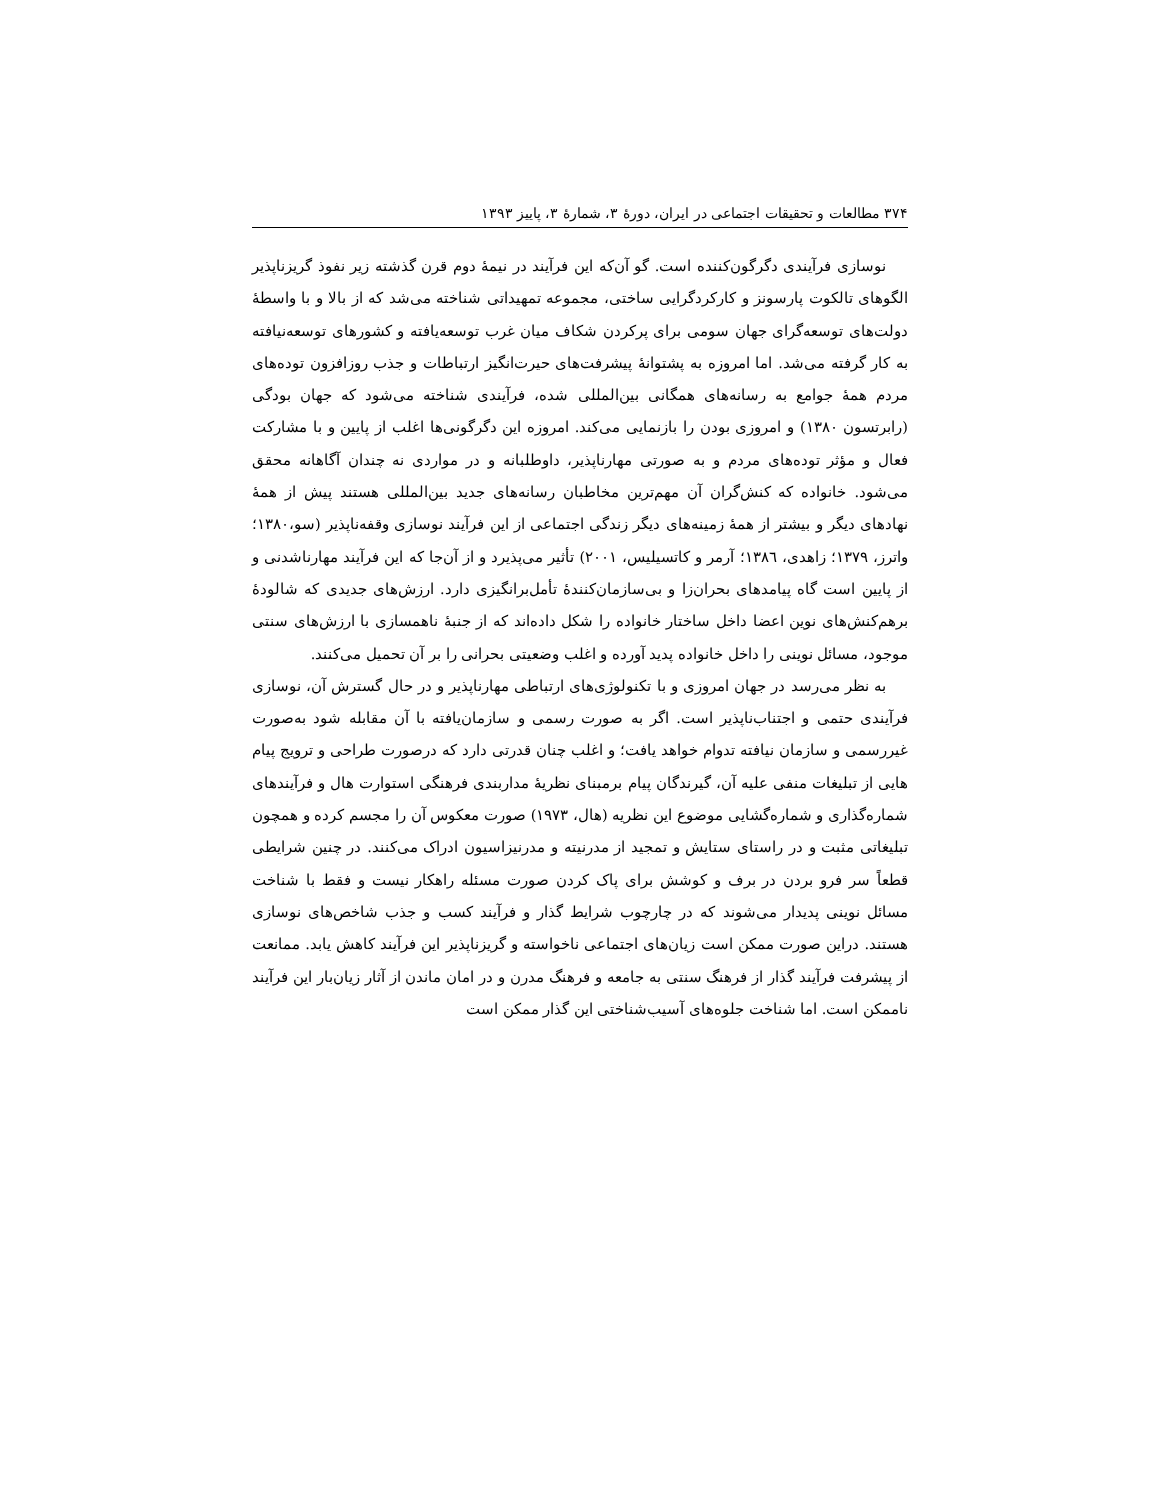۳۷۴ مطالعات و تحقیقات اجتماعی در ایران، دورهٔ ۳، شمارهٔ ۳، پاییز ۱۳۹۳
نوسازی فرآیندی دگرگون‌کننده است. گو آن‌که این فرآیند در نیمهٔ دوم قرن گذشته زیر نفوذ گریزناپذیر الگوهای تالکوت پارسونز و کارکردگرایی ساختی، مجموعه تمهیداتی شناخته می‌شد که از بالا و با واسطهٔ دولت‌های توسعه‌گرای جهان سومی برای پرکردن شکاف میان غرب توسعه‌یافته و کشورهای توسعه‌نیافته به کار گرفته می‌شد. اما امروزه به پشتوانهٔ پیشرفت‌های حیرت‌انگیز ارتباطات و جذب روزافزون توده‌های مردم همهٔ جوامع به رسانه‌های همگانی بین‌المللی شده، فرآیندی شناخته می‌شود که جهان بودگی (رابرتسون ۱۳۸۰) و امروزی بودن را بازنمایی می‌کند. امروزه این دگرگونی‌ها اغلب از پایین و با مشارکت فعال و مؤثر توده‌های مردم و به صورتی مهارناپذیر، داوطلبانه و در مواردی نه چندان آگاهانه محقق می‌شود. خانواده که کنش‌گران آن مهم‌ترین مخاطبان رسانه‌های جدید بین‌المللی هستند پیش از همهٔ نهادهای دیگر و بیشتر از همهٔ زمینه‌های دیگر زندگی اجتماعی از این فرآیند نوسازی وقفه‌ناپذیر (سو،۱۳۸۰؛ واترز، ۱۳۷۹؛ زاهدی، ۱۳۸٦؛ آرمر و کاتسیلیس، ۲۰۰۱) تأثیر می‌پذیرد و از آن‌جا که این فرآیند مهارناشدنی و از پایین است گاه پیامدهای بحران‌زا و بی‌سازمان‌کنندهٔ تأمل‌برانگیزی دارد. ارزش‌های جدیدی که شالودهٔ برهم‌کنش‌های نوین اعضا داخل ساختار خانواده را شکل داده‌اند که از جنبهٔ ناهمسازی با ارزش‌های سنتی موجود، مسائل نوینی را داخل خانواده پدید آورده و اغلب وضعیتی بحرانی را بر آن تحمیل می‌کنند.
به نظر می‌رسد در جهان امروزی و با تکنولوژی‌های ارتباطی مهارناپذیر و در حال گسترش آن، نوسازی فرآیندی حتمی و اجتناب‌ناپذیر است. اگر به صورت رسمی و سازمان‌یافته با آن مقابله شود به‌صورت غیررسمی و سازمان نیافته تدوام خواهد یافت؛ و اغلب چنان قدرتی دارد که درصورت طراحی و ترویج پیام هایی از تبلیغات منفی علیه آن، گیرندگان پیام برمبنای نظریهٔ مداربندی فرهنگی استوارت هال و فرآیندهای شماره‌گذاری و شماره‌گشایی موضوع این نظریه (هال، ۱۹۷۳) صورت معکوس آن را مجسم کرده و همچون تبلیغاتی مثبت و در راستای ستایش و تمجید از مدرنیته و مدرنیزاسیون ادراک می‌کنند. در چنین شرایطی قطعاً سر فرو بردن در برف و کوشش برای پاک کردن صورت مسئله راهکار نیست و فقط با شناخت مسائل نوینی پدیدار می‌شوند که در چارچوب شرایط گذار و فرآیند کسب و جذب شاخص‌های نوسازی هستند. دراین صورت ممکن است زیان‌های اجتماعی ناخواسته و گریزناپذیر این فرآیند کاهش یابد. ممانعت از پیشرفت فرآیند گذار از فرهنگ سنتی به جامعه و فرهنگ مدرن و در امان ماندن از آثار زیان‌بار این فرآیند ناممکن است. اما شناخت جلوه‌های آسیب‌شناختی این گذار ممکن است